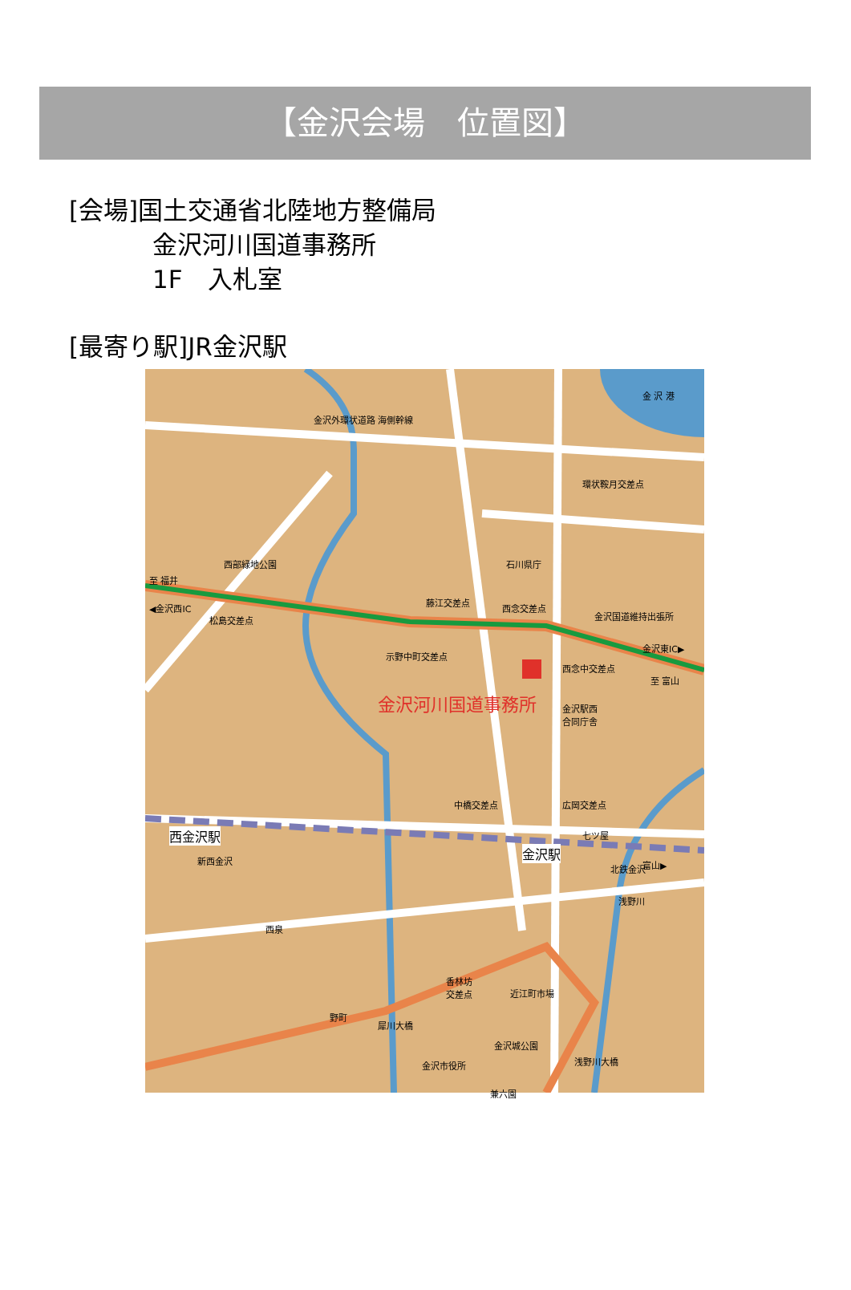【金沢会場　位置図】
[会場]国土交通省北陸地方整備局
金沢河川国道事務所
1F　入札室
[最寄り駅]JR金沢駅
金 沢 港
金沢外環状道路 海側幹線
環状鞍月交差点
西部緑地公園
至 福井
石川県庁
◀金沢西IC
松島交差点
藤江交差点
西念交差点
金沢国道維持出張所
示野中町交差点
金沢東IC▶
西念中交差点
至 富山
金沢河川国道事務所 金沢駅西
合同庁舎
中橋交差点 広岡交差点
西金沢駅 七ツ屋
金沢駅
新西金沢
北鉄金沢 富山▶
浅野川
西泉
香林坊
交差点 近江町市場
野町
犀川大橋
金沢城公園
浅野川大橋 金沢市役所
兼六園